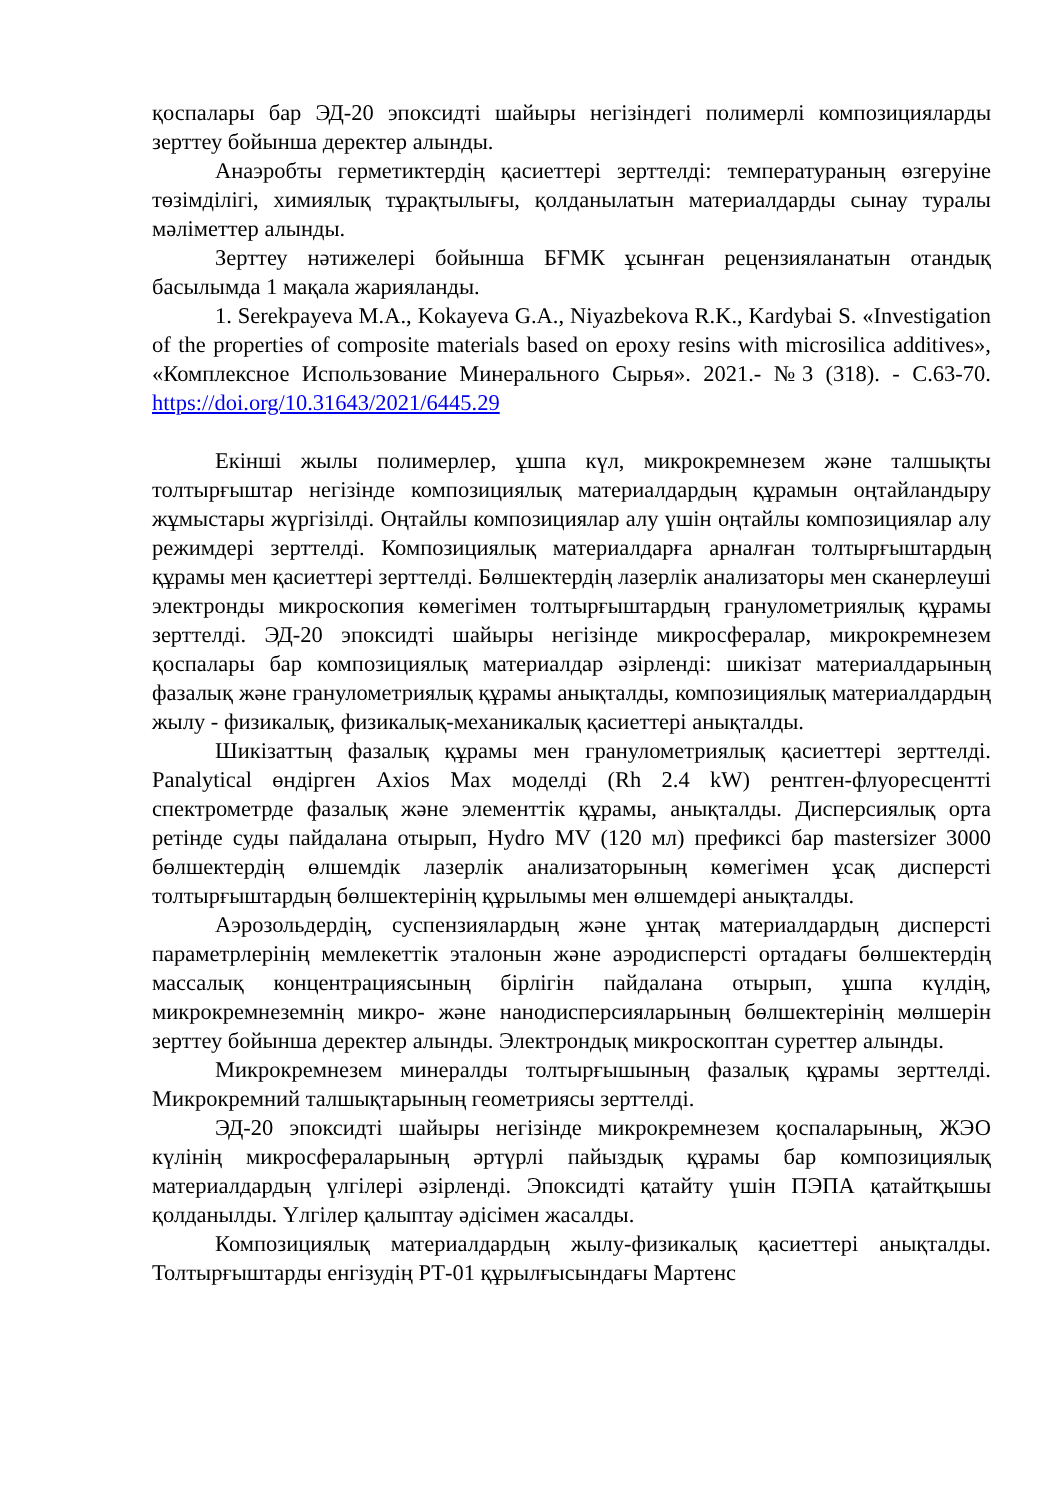қоспалары бар ЭД-20 эпоксидті шайыры негізіндегі полимерлі композицияларды зерттеу бойынша деректер алынды.
Анаэробты герметиктердің қасиеттері зерттелді: температураның өзгеруіне төзімділігі, химиялық тұрақтылығы, қолданылатын материалдарды сынау туралы мәліметтер алынды.
Зерттеу нәтижелері бойынша БҒМК ұсынған рецензияланатын отандық басылымда 1 мақала жарияланды.
1. Serekpayeva M.A., Kokayeva G.A., Niyazbekova R.K., Kardybai S. «Investigation of the properties of composite materials based on epoxy resins with microsilica additives», «Комплексное Использование Минерального Сырья». 2021.- №3 (318). - С.63-70. https://doi.org/10.31643/2021/6445.29
Екінші жылы полимерлер, ұшпа күл, микрокремнезем және талшықты толтырғыштар негізінде композициялық материалдардың құрамын оңтайландыру жұмыстары жүргізілді. Оңтайлы композициялар алу үшін оңтайлы композициялар алу режимдері зерттелді. Композициялық материалдарға арналған толтырғыштардың құрамы мен қасиеттері зерттелді. Бөлшектердің лазерлік анализаторы мен сканерлеуші электронды микроскопия көмегімен толтырғыштардың гранулометриялық құрамы зерттелді. ЭД-20 эпоксидті шайыры негізінде микросфералар, микрокремнезем қоспалары бар композициялық материалдар әзірленді: шикізат материалдарының фазалық және гранулометриялық құрамы анықталды, композициялық материалдардың жылу - физикалық, физикалық-механикалық қасиеттері анықталды.
Шикізаттың фазалық құрамы мен гранулометриялық қасиеттері зерттелді. Panalytical өндірген Axios Max моделді (Rh 2.4 kW) рентген-флуоресцентті спектрометрде фазалық және элементтік құрамы, анықталды. Дисперсиялық орта ретінде суды пайдалана отырып, Hydro MV (120 мл) префиксі бар mastersizer 3000 бөлшектердің өлшемдік лазерлік анализаторының көмегімен ұсақ дисперсті толтырғыштардың бөлшектерінің құрылымы мен өлшемдері анықталды.
Аэрозольдердің, суспензиялардың және ұнтақ материалдардың дисперсті параметрлерінің мемлекеттік эталонын және аэродисперсті ортадағы бөлшектердің массалық концентрациясының бірлігін пайдалана отырып, ұшпа күлдің, микрокремнеземнің микро- және нанодисперсияларының бөлшектерінің мөлшерін зерттеу бойынша деректер алынды. Электрондық микроскоптан суреттер алынды.
Микрокремнезем минералды толтырғышының фазалық құрамы зерттелді. Микрокремний талшықтарының геометриясы зерттелді.
ЭД-20 эпоксидті шайыры негізінде микрокремнезем қоспаларының, ЖЭО күлінің микросфераларының әртүрлі пайыздық құрамы бар композициялық материалдардың үлгілері әзірленді. Эпоксидті қатайту үшін ПЭПА қатайтқышы қолданылды. Үлгілер қалыптау әдісімен жасалды.
Композициялық материалдардың жылу-физикалық қасиеттері анықталды. Толтырғыштарды енгізудің РТ-01 құрылғысындағы Мартенс